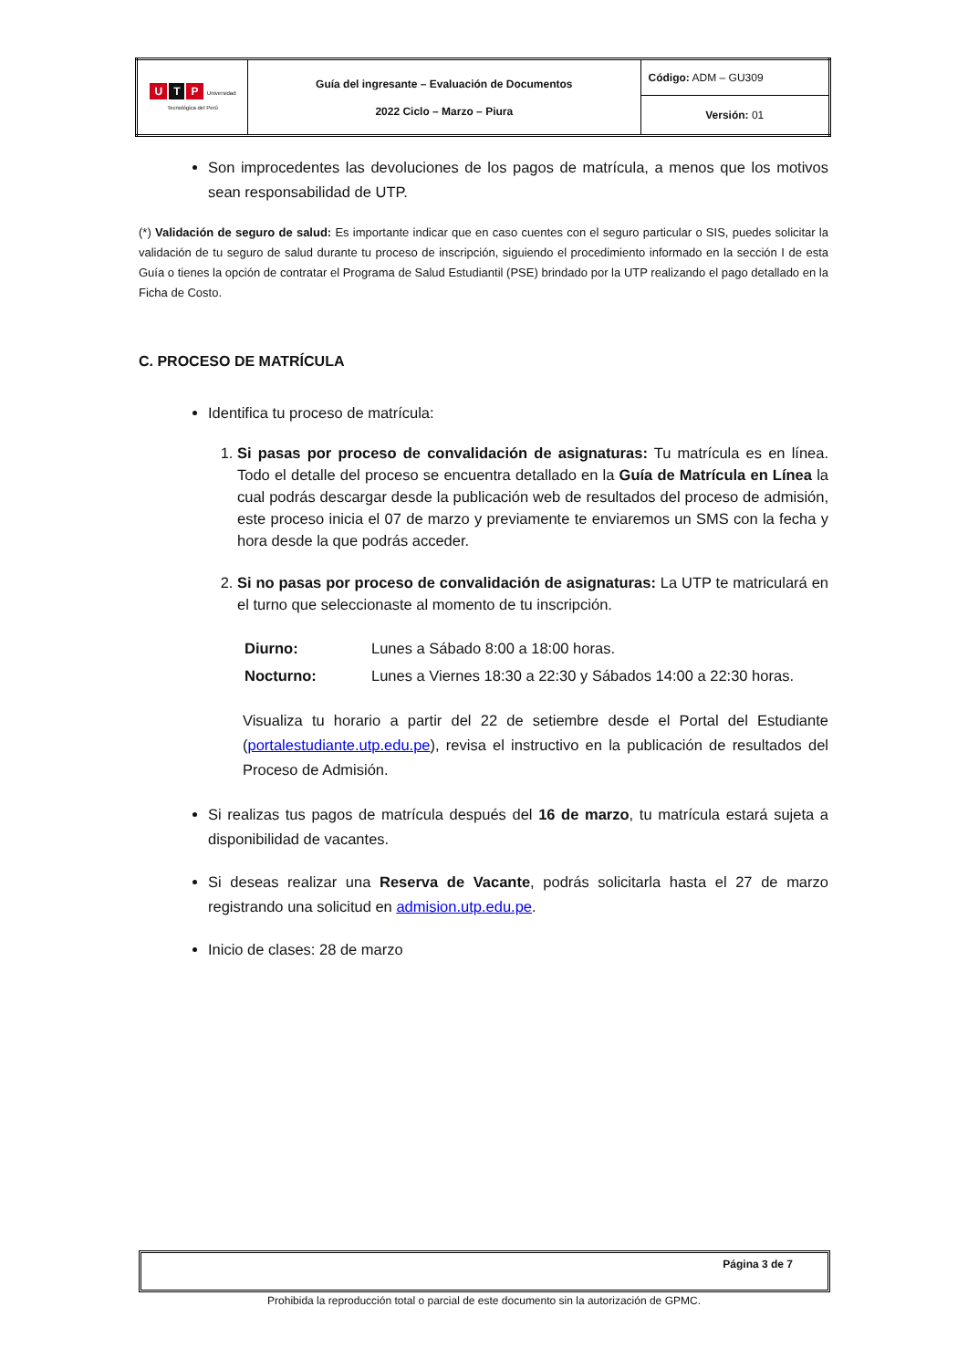| U T P Universidad Tecnológica del Perú | Guía del ingresante – Evaluación de Documentos 2022 Ciclo – Marzo – Piura | Código: ADM – GU309 |
| | | Versión: 01 |
Son improcedentes las devoluciones de los pagos de matrícula, a menos que los motivos sean responsabilidad de UTP.
(*) Validación de seguro de salud: Es importante indicar que en caso cuentes con el seguro particular o SIS, puedes solicitar la validación de tu seguro de salud durante tu proceso de inscripción, siguiendo el procedimiento informado en la sección I de esta Guía o tienes la opción de contratar el Programa de Salud Estudiantil (PSE) brindado por la UTP realizando el pago detallado en la Ficha de Costo.
C. PROCESO DE MATRÍCULA
Identifica tu proceso de matrícula:
1. Si pasas por proceso de convalidación de asignaturas: Tu matrícula es en línea. Todo el detalle del proceso se encuentra detallado en la Guía de Matrícula en Línea la cual podrás descargar desde la publicación web de resultados del proceso de admisión, este proceso inicia el 07 de marzo y previamente te enviaremos un SMS con la fecha y hora desde la que podrás acceder.
2. Si no pasas por proceso de convalidación de asignaturas: La UTP te matriculará en el turno que seleccionaste al momento de tu inscripción.
| Diurno: | Lunes a Sábado 8:00 a 18:00 horas. |
| Nocturno: | Lunes a Viernes 18:30 a 22:30 y Sábados 14:00 a 22:30 horas. |
Visualiza tu horario a partir del 22 de setiembre desde el Portal del Estudiante (portalestudiante.utp.edu.pe), revisa el instructivo en la publicación de resultados del Proceso de Admisión.
Si realizas tus pagos de matrícula después del 16 de marzo, tu matrícula estará sujeta a disponibilidad de vacantes.
Si deseas realizar una Reserva de Vacante, podrás solicitarla hasta el 27 de marzo registrando una solicitud en admision.utp.edu.pe.
Inicio de clases: 28 de marzo
Página 3 de 7
Prohibida la reproducción total o parcial de este documento sin la autorización de GPMC.